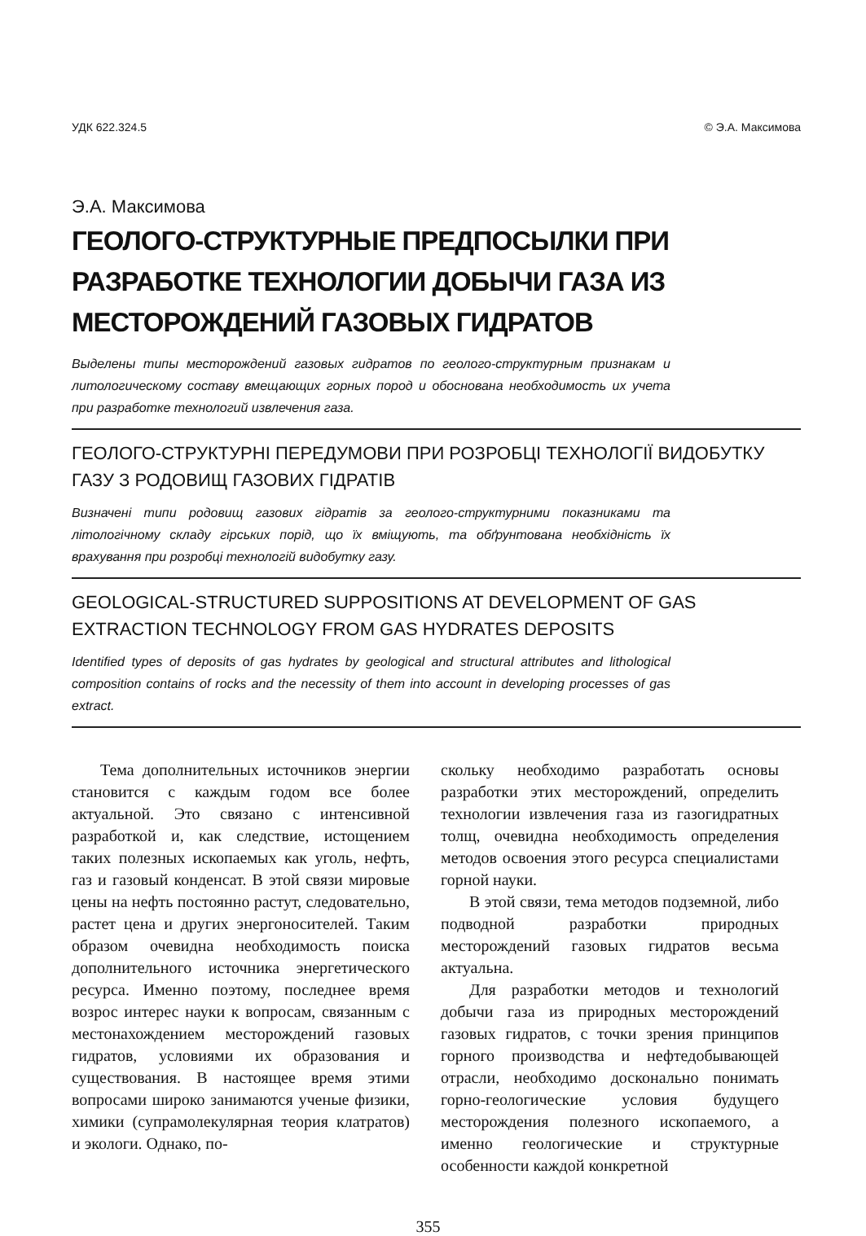УДК 622.324.5 © Э.А. Максимова
Э.А. Максимова
ГЕОЛОГО-СТРУКТУРНЫЕ ПРЕДПОСЫЛКИ ПРИ РАЗРАБОТКЕ ТЕХНОЛОГИИ ДОБЫЧИ ГАЗА ИЗ МЕСТОРОЖДЕНИЙ ГАЗОВЫХ ГИДРАТОВ
Выделены типы месторождений газовых гидратов по геолого-структурным признакам и литологическому составу вмещающих горных пород и обоснована необходимость их учета при разработке технологий извлечения газа.
ГЕОЛОГО-СТРУКТУРНІ ПЕРЕДУМОВИ ПРИ РОЗРОБЦІ ТЕХНОЛОГІЇ ВИДОБУТКУ ГАЗУ З РОДОВИЩ ГАЗОВИХ ГІДРАТІВ
Визначені типи родовищ газових гідратів за геолого-структурними показниками та літологічному складу гірських порід, що їх вміщують, та обґрунтована необхідність їх врахування при розробці технологій видобутку газу.
GEOLOGICAL-STRUCTURED SUPPOSITIONS AT DEVELOPMENT OF GAS EXTRACTION TECHNOLOGY FROM GAS HYDRATES DEPOSITS
Identified types of deposits of gas hydrates by geological and structural attributes and lithological composition contains of rocks and the necessity of them into account in developing processes of gas extract.
Тема дополнительных источников энергии становится с каждым годом все более актуальной. Это связано с интенсивной разработкой и, как следствие, истощением таких полезных ископаемых как уголь, нефть, газ и газовый конденсат. В этой связи мировые цены на нефть постоянно растут, следовательно, растет цена и других энергоносителей. Таким образом очевидна необходимость поиска дополнительного источника энергетического ресурса. Именно поэтому, последнее время возрос интерес науки к вопросам, связанным с местонахождением месторождений газовых гидратов, условиями их образования и существования. В настоящее время этими вопросами широко занимаются ученые физики, химики (супрамолекулярная теория клатратов) и экологи. Однако, по-
скольку необходимо разработать основы разработки этих месторождений, определить технологии извлечения газа из газогидратных толщ, очевидна необходимость определения методов освоения этого ресурса специалистами горной науки.
В этой связи, тема методов подземной, либо подводной разработки природных месторождений газовых гидратов весьма актуальна.
Для разработки методов и технологий добычи газа из природных месторождений газовых гидратов, с точки зрения принципов горного производства и нефтедобывающей отрасли, необходимо досконально понимать горно-геологические условия будущего месторождения полезного ископаемого, а именно геологические и структурные особенности каждой конкретной
355